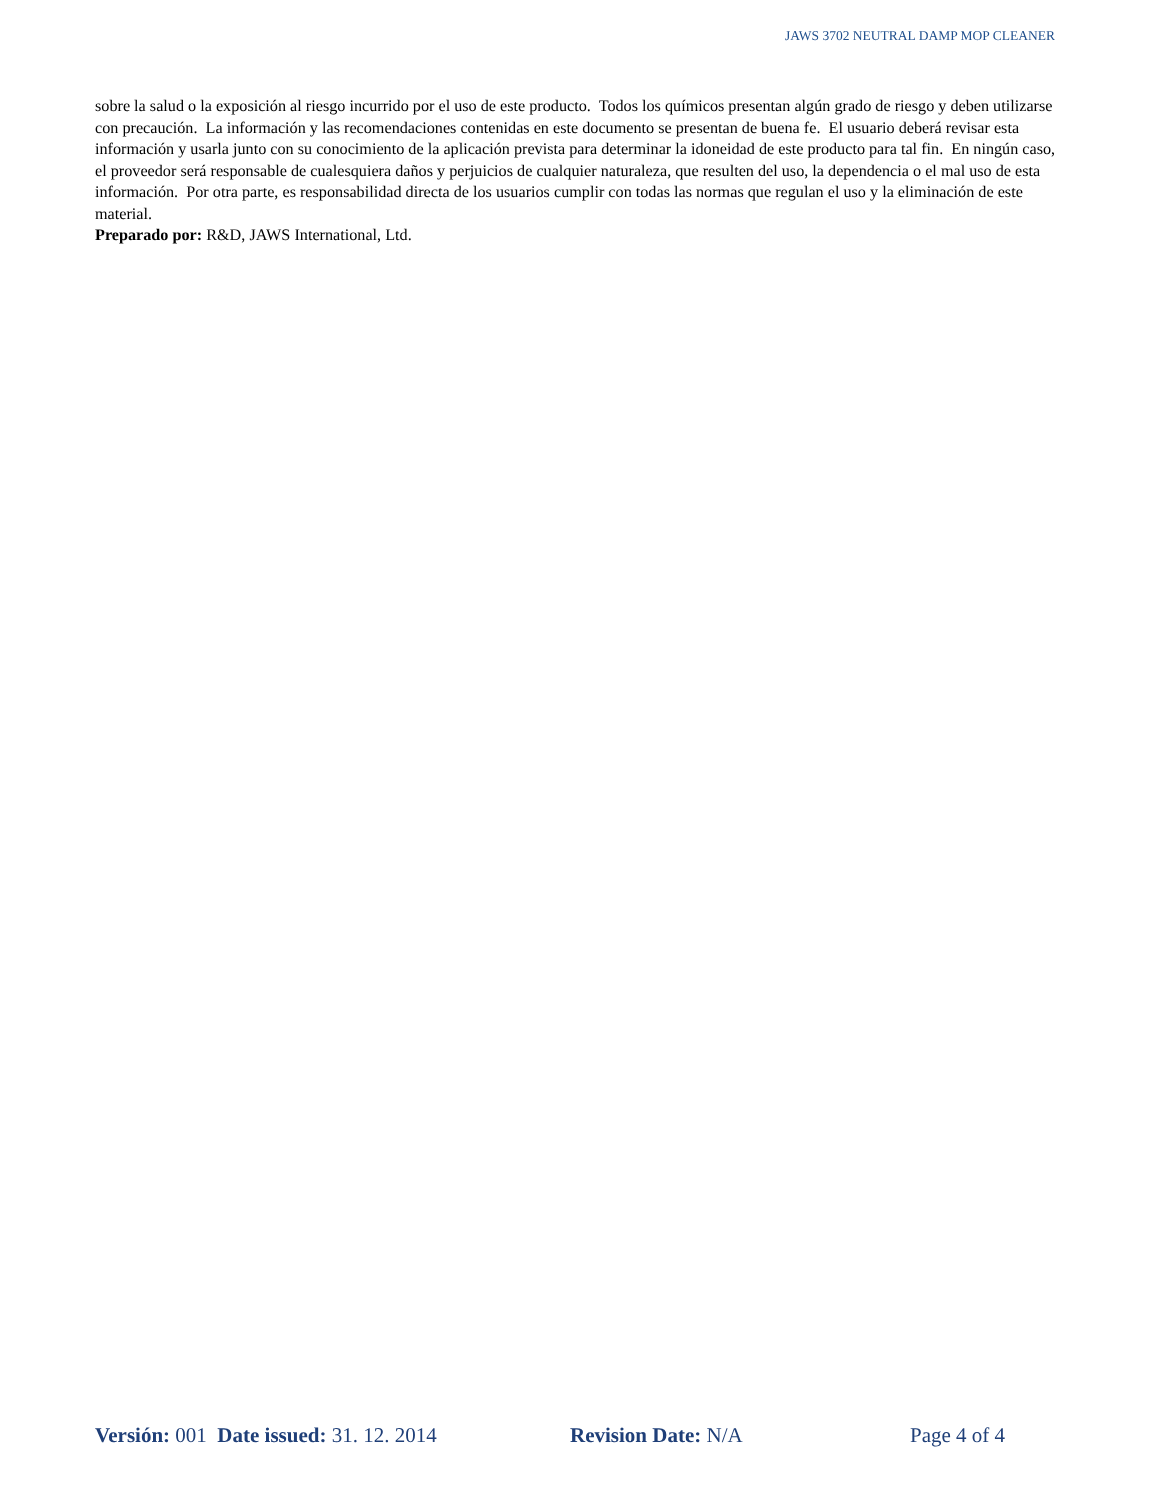JAWS 3702 NEUTRAL DAMP MOP CLEANER
sobre la salud o la exposición al riesgo incurrido por el uso de este producto. Todos los químicos presentan algún grado de riesgo y deben utilizarse con precaución. La información y las recomendaciones contenidas en este documento se presentan de buena fe. El usuario deberá revisar esta información y usarla junto con su conocimiento de la aplicación prevista para determinar la idoneidad de este producto para tal fin. En ningún caso, el proveedor será responsable de cualesquiera daños y perjuicios de cualquier naturaleza, que resulten del uso, la dependencia o el mal uso de esta información. Por otra parte, es responsabilidad directa de los usuarios cumplir con todas las normas que regulan el uso y la eliminación de este material.
Preparado por: R&D, JAWS International, Ltd.
Versión: 001 Date issued: 31. 12. 2014 Revision Date: N/A Page 4 of 4